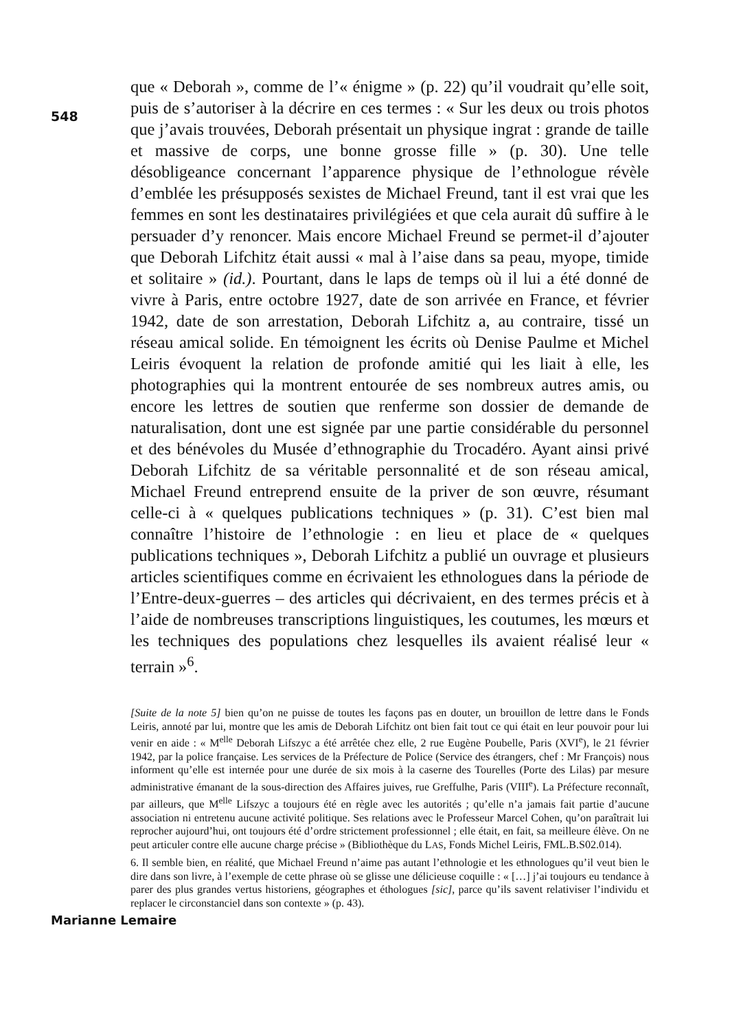548
que « Deborah », comme de l’« énigme » (p. 22) qu’il voudrait qu’elle soit, puis de s’autoriser à la décrire en ces termes : « Sur les deux ou trois photos que j’avais trouvées, Deborah présentait un physique ingrat : grande de taille et massive de corps, une bonne grosse fille » (p. 30). Une telle désobligeance concernant l’apparence physique de l’ethnologue révèle d’emblée les présupposés sexistes de Michael Freund, tant il est vrai que les femmes en sont les destinataires privilégiées et que cela aurait dû suffire à le persuader d’y renoncer. Mais encore Michael Freund se permet-il d’ajouter que Deborah Lifchitz était aussi « mal à l’aise dans sa peau, myope, timide et solitaire » (id.). Pourtant, dans le laps de temps où il lui a été donné de vivre à Paris, entre octobre 1927, date de son arrivée en France, et février 1942, date de son arrestation, Deborah Lifchitz a, au contraire, tissé un réseau amical solide. En témoignent les écrits où Denise Paulme et Michel Leiris évoquent la relation de profonde amitié qui les liait à elle, les photographies qui la montrent entourée de ses nombreux autres amis, ou encore les lettres de soutien que renferme son dossier de demande de naturalisation, dont une est signée par une partie considérable du personnel et des bénévoles du Musée d’ethnographie du Trocadéro. Ayant ainsi privé Deborah Lifchitz de sa véritable personnalité et de son réseau amical, Michael Freund entreprend ensuite de la priver de son œuvre, résumant celle-ci à « quelques publications techniques » (p. 31). C’est bien mal connaître l’histoire de l’ethnologie : en lieu et place de « quelques publications techniques », Deborah Lifchitz a publié un ouvrage et plusieurs articles scientifiques comme en écrivaient les ethnologues dans la période de l’Entre-deux-guerres – des articles qui décrivaient, en des termes précis et à l’aide de nombreuses transcriptions linguistiques, les coutumes, les mœurs et les techniques des populations chez lesquelles ils avaient réalisé leur « terrain »<sup>6</sup>.
[Suite de la note 5] bien qu’on ne puisse de toutes les façons pas en douter, un brouillon de lettre dans le Fonds Leiris, annoté par lui, montre que les amis de Deborah Lifchitz ont bien fait tout ce qui était en leur pouvoir pour lui venir en aide : « M<sup>elle</sup> Deborah Lifszyc a été arrêtée chez elle, 2 rue Eugène Poubelle, Paris (XVI<sup>e</sup>), le 21 février 1942, par la police française. Les services de la Préfecture de Police (Service des étrangers, chef : Mr François) nous informent qu’elle est internée pour une durée de six mois à la caserne des Tourelles (Porte des Lilas) par mesure administrative émanant de la sous-direction des Affaires juives, rue Greffulhe, Paris (VIII<sup>e</sup>). La Préfecture reconnaît, par ailleurs, que M<sup>elle</sup> Lifszyc a toujours été en règle avec les autorités ; qu’elle n’a jamais fait partie d’aucune association ni entretenu aucune activité politique. Ses relations avec le Professeur Marcel Cohen, qu’on paraîtrait lui reprocher aujourd’hui, ont toujours été d’ordre strictement professionnel ; elle était, en fait, sa meilleure élève. On ne peut articuler contre elle aucune charge précise » (Bibliothèque du LAS, Fonds Michel Leiris, FML.B.S02.014).
6. Il semble bien, en réalité, que Michael Freund n’aime pas autant l’ethnologie et les ethnologues qu’il veut bien le dire dans son livre, à l’exemple de cette phrase où se glisse une délicieuse coquille : « […] j’ai toujours eu tendance à parer des plus grandes vertus historiens, géographes et éthologues [sic], parce qu’ils savent relativiser l’individu et replacer le circonstanciel dans son contexte » (p. 43).
Marianne Lemaire